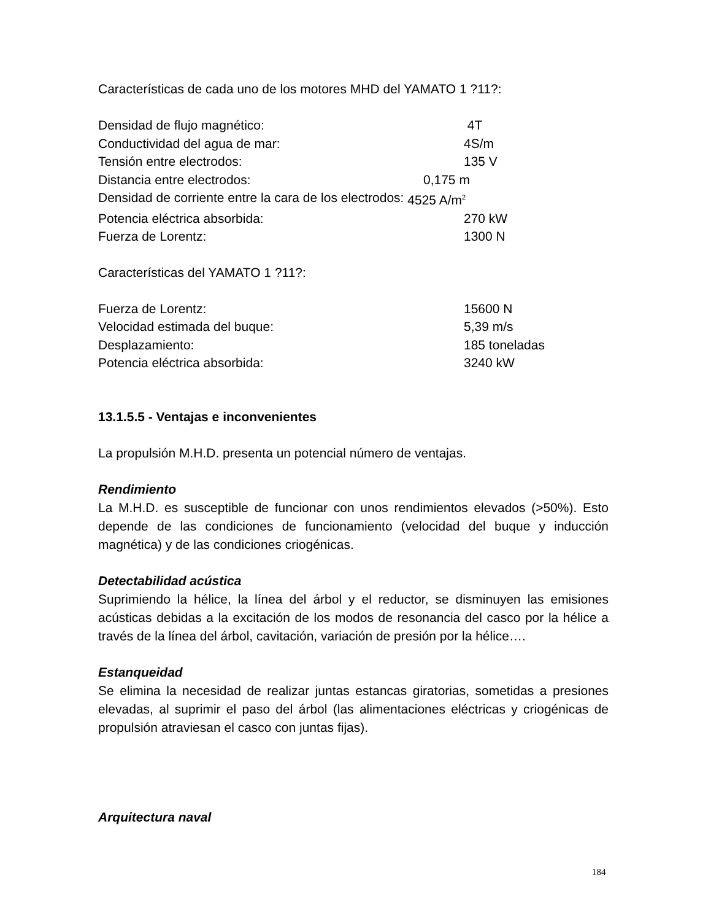Características de cada uno de los motores MHD del YAMATO 1 ?11?:
Densidad de flujo magnético: 4T
Conductividad del agua de mar: 4S/m
Tensión entre electrodos: 135 V
Distancia entre electrodos: 0,175 m
Densidad de corriente entre la cara de los electrodos: 4525 A/m<sup>2</sup>
Potencia eléctrica absorbida: 270 kW
Fuerza de Lorentz: 1300 N
Características del YAMATO 1 ?11?:
Fuerza de Lorentz: 15600 N
Velocidad estimada del buque: 5,39 m/s
Desplazamiento: 185 toneladas
Potencia eléctrica absorbida: 3240 kW
13.1.5.5 - Ventajas e inconvenientes
La propulsión M.H.D. presenta un potencial número de ventajas.
Rendimiento
La M.H.D. es susceptible de funcionar con unos rendimientos elevados (>50%). Esto depende de las condiciones de funcionamiento (velocidad del buque y inducción magnética) y de las condiciones criogénicas.
Detectabilidad acústica
Suprimiendo la hélice, la línea del árbol y el reductor, se disminuyen las emisiones acústicas debidas a la excitación de los modos de resonancia del casco por la hélice a través de la línea del árbol, cavitación, variación de presión por la hélice….
Estanqueidad
Se elimina la necesidad de realizar juntas estancas giratorias, sometidas a presiones elevadas, al suprimir el paso del árbol (las alimentaciones eléctricas y criogénicas de propulsión atraviesan el casco con juntas fijas).
Arquitectura naval
184